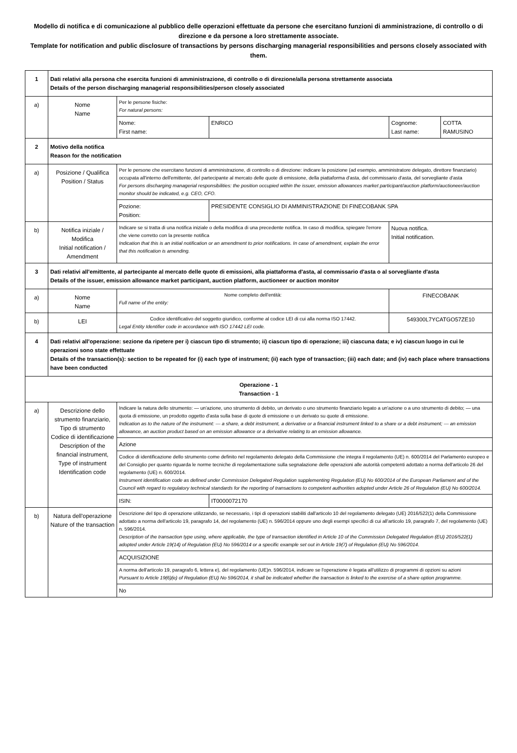Modello di notifica e di comunicazione al pubblico delle operazioni effettuate da persone che esercitano funzioni di amministrazione, di controllo o di direzione e da persone a loro strettamente associate.
Template for notification and public disclosure of transactions by persons discharging managerial responsibilities and persons closely associated with them.
| 1 | Dati relativi alla persona che esercita funzioni di amministrazione, di controllo o di direzione/alla persona strettamente associata Details of the person discharging managerial responsibilities/person closely associated | | | |
| a) | Nome Name | Per le persone fisiche: For natural persons: | | |
| | | Nome: First name: | ENRICO | / Cognome: Last name: / COTTA RAMUSINO / |
| 2 | Motivo della notifica Reason for the notification | | | |
| a) | Posizione / Qualifica Position / Status | Per le persone che esercitano funzioni di amministrazione, di controllo o di direzione: indicare la posizione (ad esempio, amministratore delegato, direttore finanziario) occupata all'interno dell'emittente, del partecipante al mercato delle quote di emissione, della piattaforma d'asta, del commissario d'asta, del sorvegliante d'asta For persons discharging managerial responsibilities: the position occupied within the issuer, emission allowances market participant/auction platform/auctioneer/auction monitor should be indicated, e.g. CEO, CFO. | | |
| | | Pozione: Position: | PRESIDENTE CONSIGLIO DI AMMINISTRAZIONE DI FINECOBANK SPA | |
| b) | Notifica iniziale / Modifica Initial notification / Amendment | Indicare se si tratta di una notifica iniziale o della modifica di una precedente notifica. In caso di modifica, spiegare l'errore che viene corretto con la presente notifica Indication that this is an initial notification or an amendment to prior notifications. In case of amendment, explain the error that this notification is amending. | | Nuova notifica. Initial notification. |
| 3 | Dati relativi all'emittente, al partecipante al mercato delle quote di emissioni, alla piattaforma d'asta, al commissario d'asta o al sorvegliante d'asta Details of the issuer, emission allowance market participant, auction platform, auctioneer or auction monitor | | | |
| a) | Nome Name | Nome completo dell'entità: Full name of the entity: | | FINECOBANK |
| b) | LEI | Codice identificativo del soggetto giuridico, conforme al codice LEI di cui alla norma ISO 17442. Legal Entity Identifier code in accordance with ISO 17442 LEI code. | | 549300L7YCATGO57ZE10 |
| 4 | Dati relativi all'operazione: sezione da ripetere per i) ciascun tipo di strumento; ii) ciascun tipo di operazione; iii) ciascuna data; e iv) ciascun luogo in cui le operazioni sono state effettuate Details of the transaction(s): section to be repeated for (i) each type of instrument; (ii) each type of transaction; (iii) each date; and (iv) each place where transactions have been conducted | | | |
| Operazione - 1 Transaction - 1 | | | | |
| a) | Descrizione dello strumento finanziario, Tipo di strumento Codice di identificazione Description of the financial instrument, Type of instrument Identification code | Indicare la natura dello strumento: — un'azione, uno strumento di debito, un derivato o uno strumento finanziario legato a un'azione o a uno strumento di debito; — una quota di emissione, un prodotto oggetto d'asta sulla base di quote di emissione o un derivato su quote di emissione. Indication as to the nature of the instrument: — a share, a debt instrument, a derivative or a financial instrument linked to a share or a debt instrument; — an emission allowance, an auction product based on an emission allowance or a derivative relating to an emission allowance. | | |
| | | Azione | | |
| | | Codice di identificazione dello strumento come definito nel regolamento delegato della Commissione che integra il regolamento (UE) n. 600/2014 del Parlamento europeo e del Consiglio per quanto riguarda le norme tecniche di regolamentazione sulla segnalazione delle operazioni alle autorità competenti adottato a norma dell'articolo 26 del regolamento (UE) n. 600/2014. Instrument identification code as defined under Commission Delegated Regulation supplementing Regulation (EU) No 600/2014 of the European Parliament and of the Council with regard to regulatory technical standards for the reporting of transactions to competent authorities adopted under Article 26 of Regulation (EU) No 600/2014. | | |
| | | ISIN: | IT0000072170 | |
| b) | Natura dell'operazione Nature of the transaction | Descrizione del tipo di operazione utilizzando, se necessario, i tipi di operazioni stabiliti dall'articolo 10 del regolamento delegato (UE) 2016/522(1) della Commissione adottato a norma dell'articolo 19, paragrafo 14, del regolamento (UE) n. 596/2014 oppure uno degli esempi specifici di cui all'articolo 19, paragrafo 7, del regolamento (UE) n. 596/2014. Description of the transaction type using, where applicable, the type of transaction identified in Article 10 of the Commission Delegated Regulation (EU) 2016/522(1) adopted under Article 19(14) of Regulation (EU) No 596/2014 or a specific example set out in Article 19(7) of Regulation (EU) No 596/2014. | | |
| | | ACQUISIZIONE | | |
| | | A norma dell'articolo 19, paragrafo 6, lettera e), del regolamento (UE)n. 596/2014, indicare se l'operazione è legata all'utilizzo di programmi di opzioni su azioni Pursuant to Article 19(6)(e) of Regulation (EU) No 596/2014, it shall be indicated whether the transaction is linked to the exercise of a share option programme. | | |
| | | No | | |